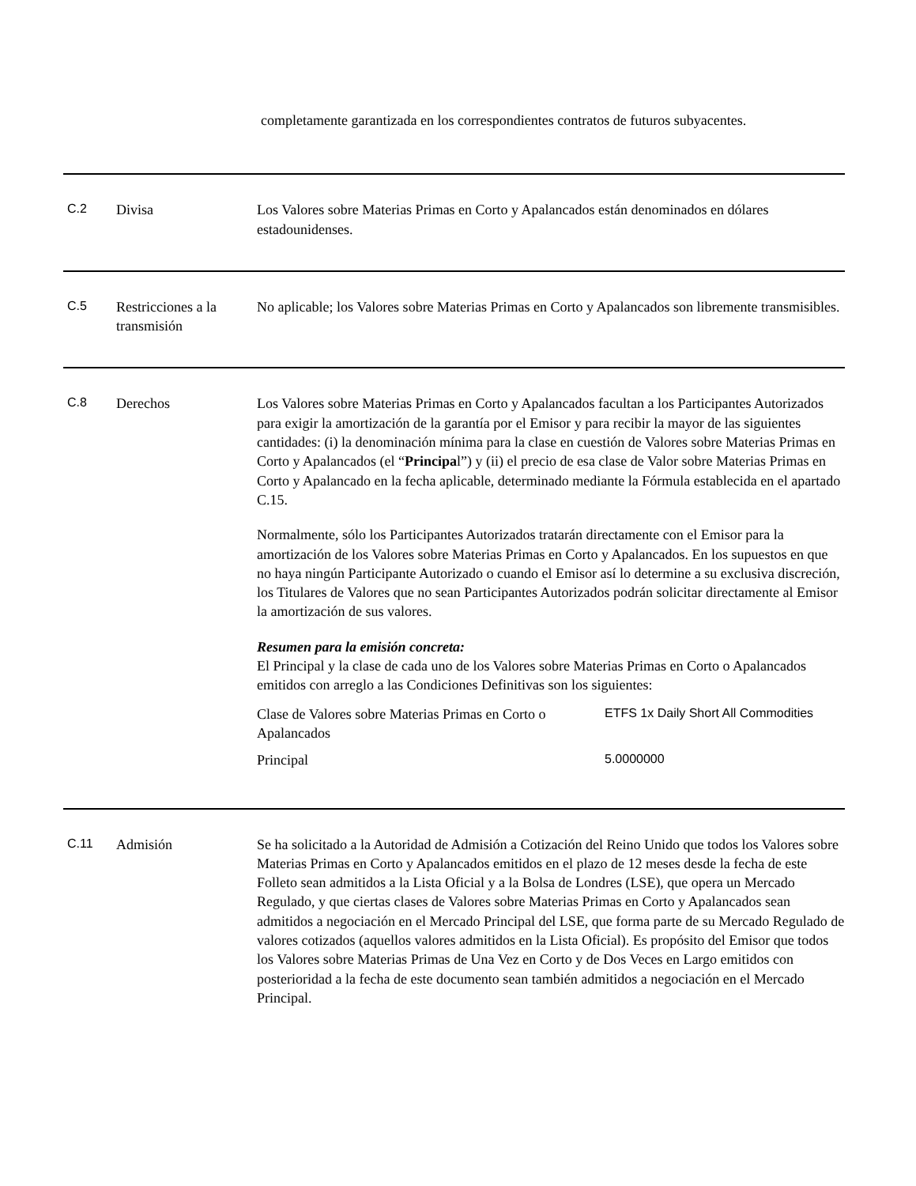completamente garantizada en los correspondientes contratos de futuros subyacentes.
C.2 Divisa Los Valores sobre Materias Primas en Corto y Apalancados están denominados en dólares estadounidenses.
C.5 Restricciones a la transmisión
No aplicable; los Valores sobre Materias Primas en Corto y Apalancados son libremente transmisibles.
C.8 Derechos Los Valores sobre Materias Primas en Corto y Apalancados facultan a los Participantes Autorizados para exigir la amortización de la garantía por el Emisor y para recibir la mayor de las siguientes cantidades: (i) la denominación mínima para la clase en cuestión de Valores sobre Materias Primas en Corto y Apalancados (el “Principal”) y (ii) el precio de esa clase de Valor sobre Materias Primas en Corto y Apalancado en la fecha aplicable, determinado mediante la Fórmula establecida en el apartado C.15.
Normalmente, sólo los Participantes Autorizados tratarán directamente con el Emisor para la amortización de los Valores sobre Materias Primas en Corto y Apalancados. En los supuestos en que no haya ningún Participante Autorizado o cuando el Emisor así lo determine a su exclusiva discreción, los Titulares de Valores que no sean Participantes Autorizados podrán solicitar directamente al Emisor la amortización de sus valores.
Resumen para la emisión concreta:
El Principal y la clase de cada uno de los Valores sobre Materias Primas en Corto o Apalancados emitidos con arreglo a las Condiciones Definitivas son los siguientes:
| Clase de Valores sobre Materias Primas en Corto o Apalancados | ETFS 1x Daily Short All Commodities |
| Principal | 5.0000000 |
C.11 Admisión Se ha solicitado a la Autoridad de Admisión a Cotización del Reino Unido que todos los Valores sobre Materias Primas en Corto y Apalancados emitidos en el plazo de 12 meses desde la fecha de este Folleto sean admitidos a la Lista Oficial y a la Bolsa de Londres (LSE), que opera un Mercado Regulado, y que ciertas clases de Valores sobre Materias Primas en Corto y Apalancados sean admitidos a negociación en el Mercado Principal del LSE, que forma parte de su Mercado Regulado de valores cotizados (aquellos valores admitidos en la Lista Oficial). Es propósito del Emisor que todos los Valores sobre Materias Primas de Una Vez en Corto y de Dos Veces en Largo emitidos con posterioridad a la fecha de este documento sean también admitidos a negociación en el Mercado Principal.